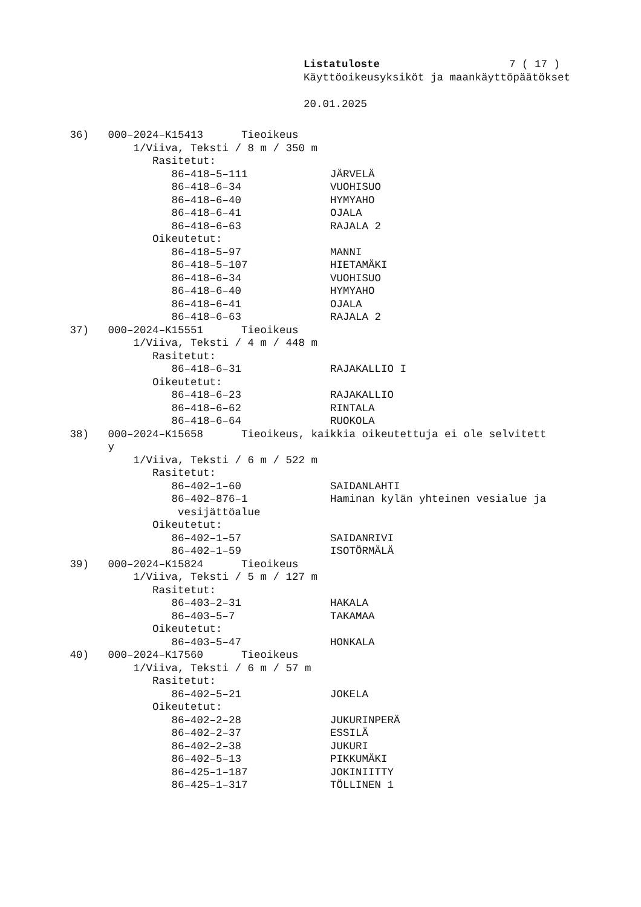Listatuloste 7 ( 17 )
Käyttöoikeusyksiköt ja maankäyttöpäätökset
20.01.2025
36) 000–2024–K15413 Tieoikeus 1/Viiva, Teksti / 8 m / 350 m Rasitetut: 86–418–5–111 JÄRVELÄ 86–418–6–34 VUOHISUO 86–418–6–40 HYMYAHO 86–418–6–41 OJALA 86–418–6–63 RAJALA 2 Oikeutetut: 86–418–5–97 MANNI 86–418–5–107 HIETAMÄKI 86–418–6–34 VUOHISUO 86–418–6–40 HYMYAHO 86–418–6–41 OJALA 86–418–6–63 RAJALA 2 37) 000–2024–K15551 Tieoikeus 1/Viiva, Teksti / 4 m / 448 m Rasitetut: 86–418–6–31 RAJAKALLIO I Oikeutetut: 86–418–6–23 RAJAKALLIO 86–418–6–62 RINTALA 86–418–6–64 RUOKOLA 38) 000–2024–K15658 Tieoikeus, kaikkia oikeutettuja ei ole selvitett y 1/Viiva, Teksti / 6 m / 522 m Rasitetut: 86–402–1–60 SAIDANLAHTI 86–402–876–1 Haminan kylän yhteinen vesialue ja vesijättöalue Oikeutetut: 86–402–1–57 SAIDANRIVI 86–402–1–59 ISOTÖRMÄLÄ 39) 000–2024–K15824 Tieoikeus 1/Viiva, Teksti / 5 m / 127 m Rasitetut: 86–403–2–31 HAKALA 86–403–5–7 TAKAMAA Oikeutetut: 86–403–5–47 HONKALA 40) 000–2024–K17560 Tieoikeus 1/Viiva, Teksti / 6 m / 57 m Rasitetut: 86–402–5–21 JOKELA Oikeutetut: 86–402–2–28 JUKURINPERÄ 86–402–2–37 ESSILÄ 86–402–2–38 JUKURI 86–402–5–13 PIKKUMÄKI 86–425–1–187 JOKINIITTY 86–425–1–317 TÖLLINEN 1